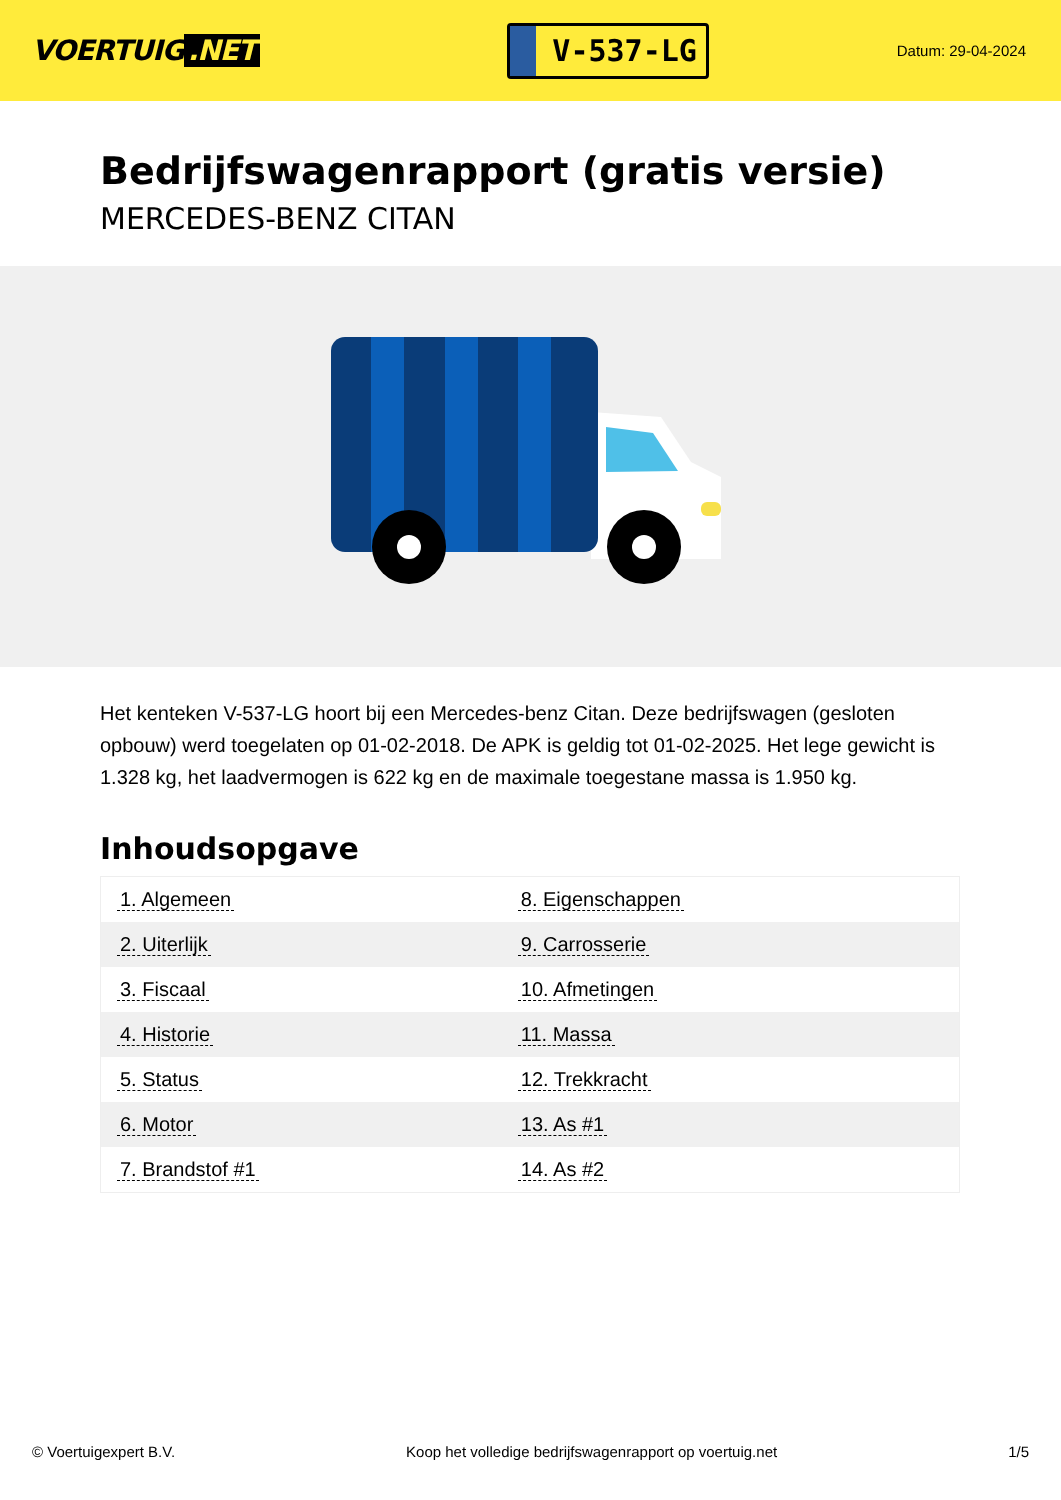VOERTUIG.NET
V-537-LG
Datum: 29-04-2024
Bedrijfswagenrapport (gratis versie)
MERCEDES-BENZ CITAN
Het kenteken V-537-LG hoort bij een Mercedes-benz Citan. Deze bedrijfswagen (gesloten opbouw) werd toegelaten op 01-02-2018. De APK is geldig tot 01-02-2025. Het lege gewicht is 1.328 kg, het laadvermogen is 622 kg en de maximale toegestane massa is 1.950 kg.
Inhoudsopgave
| 1. Algemeen | 8. Eigenschappen |
| 2. Uiterlijk | 9. Carrosserie |
| 3. Fiscaal | 10. Afmetingen |
| 4. Historie | 11. Massa |
| 5. Status | 12. Trekkracht |
| 6. Motor | 13. As #1 |
| 7. Brandstof #1 | 14. As #2 |
© Voertuigexpert B.V. Koop het volledige bedrijfswagenrapport op voertuig.net
1/5